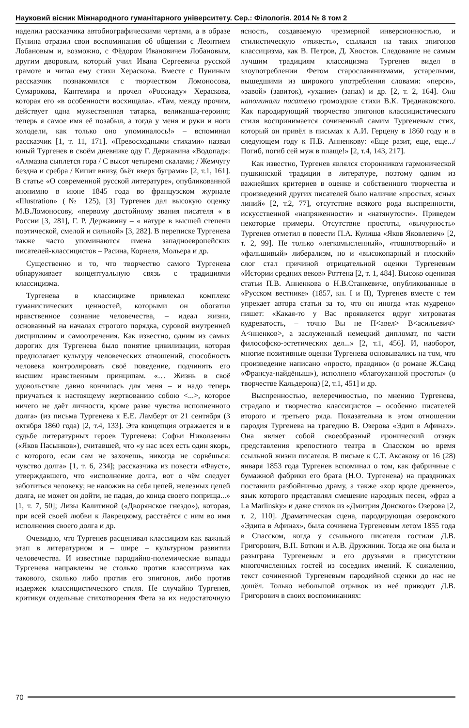Науковий вісник Міжнародного гуманітарного університету. Сер.: Філологія. 2014 № 8 том 2
наделил рассказчика автобиографическими чертами, а в образе Пунина отразил свои воспоминания об общении с Леонтием Лобановым и, возможно, с Фёдором Ивановичем Лобановым, другим дворовым, который учил Ивана Сергеевича русской грамоте и читал ему стихи Хераскова. Вместе с Пуниным рассказчик познакомился с творчеством Ломоносова, Сумарокова, Кантемира и прочел «Россиаду» Хераскова, которая его «в особенности восхищала». «Там, между прочим, действует одна мужественная татарка, великанша-героиня; теперь я самое имя её позабыл, а тогда у меня и руки и ноги холодели, как только оно упоминалось!» – вспоминал рассказчик [1, т. 11, 171]. «Превосходными стихами» назвал юный Тургенев в своём дневнике оду Г. Державина «Водопад»: «Алмазна сыплется гора / С высот четыремя скалами; / Жемчугу бездна и сребра / Кипит внизу, бьёт вверх буграми» [2, т.1, 161]. В статье «О современной русской литературе», опубликованной анонимно в июне 1845 года во французском журнале «Illustration» (№ 125), [3] Тургенев дал высокую оценку М.В.Ломоносову, «первому достойному звания писателя « в России [3, 281], Г. Р. Державину – « натуре в высшей степени поэтической, смелой и сильной» [3, 282]. В переписке Тургенева также часто упоминаются имена западноевропейских писателей-классицистов – Расина, Корнеля, Мольера и др.
Существенно и то, что творчество самого Тургенева обнаруживает концептуальную связь с традициями классицизма.
Тургенева в классицизме привлекал комплекс гуманистических ценностей, которыми он обогатил нравственное сознание человечества, – идеал жизни, основанный на началах строгого порядка, суровой внутренней дисциплины и самоотречения. Как известно, одним из самых дорогих для Тургенева было понятие цивилизации, которая предполагает культуру человеческих отношений, способность человека контролировать своё поведение, подчинять его высшим нравственным принципам. «… Жизнь в своё удовольствие давно кончилась для меня – и надо теперь приучаться к настоящему жертвованию собою <...>, которое ничего не даёт личности, кроме разве чувства исполненного долга» (из письма Тургенева к Е.Е. Ламберт от 21 сентября (3 октября 1860 года) [2, т.4, 133]. Эта концепция отражается и в судьбе литературных героев Тургенева: Софьи Николаевны («Яков Пасынков»), считавшей, что «у нас всех есть один якорь, с которого, если сам не захочешь, никогда не сорвёшься: чувство долга» [1, т. 6, 234]; рассказчика из повести «Фауст», утверждавшего, что «исполнение долга, вот о чём следует заботиться человеку; не наложив на себя цепей, железных цепей долга, не может он дойти, не падая, до конца своего поприща...» [1, т. 7, 50]; Лизы Калитиной («Дворянское гнездо»), которая, при всей своей любви к Лаврецкому, расстаётся с ним во имя исполнения своего долга и др.
Очевидно, что Тургенев расценивал классицизм как важный этап в литературном и – шире – культурном развитии человечества. И известные пародийно-полемические выпады Тургенева направлены не столько против классицизма как такового, сколько либо против его эпигонов, либо против издержек классицистического стиля. Не случайно Тургенев, критикуя отдельные стихотворения Фета за их недостаточную ясность, создаваемую чрезмерной инверсионностью, и стилистическую «тяжесть», ссылался на таких эпигонов классицизма, как В. Петров, Д. Хвостов. Следование не самым лучшим традициям классицизма Тургенев видел в злоупотреблении Фетом старославянизмами, устарелыми, вышедшими из широкого употребления словами: «перси», «завой» (завиток), «ухание» (запах) и др. [2, т. 2, 164]. Они напоминали писателю громоздкие стихи В.К. Тредиаковского. Как пародирующий творчество эпигонов классицистического стиля воспринимается сочиненный самим Тургеневым стих, который он привёл в письмах к А.И. Герцену в 1860 году и в следующем году к П.В. Анненкову: «Еще разит, еще, еще.../ Погиб, погиб сей муж в плаще!» [2, т.4, 143, 217].
Как известно, Тургенев являлся сторонником гармонической пушкинской традиции в литературе, поэтому одним из важнейших критериев в оценке и собственного творчества и произведений других писателей было наличие «простых, ясных линий» [2, т.2, 77], отсутствие всякого рода выспренности, искусственной «напряженности» и «натянутости». Приведем некоторые примеры. Отсутствие простоты, «вычурность» Тургенев отметил в повести П.А. Кулиша «Яков Яковлевич» [2, т. 2, 99]. Не только «легкомысленный», «тошнотворный» и «фальшивый» либерализм, но и «высокопарный и плоский» слог стал причиной отрицательной оценки Тургеневым «Истории средних веков» Роттена [2, т. 1, 484]. Высоко оценивая статьи П.В. Анненкова о Н.В.Станкевиче, опубликованные в «Русском вестнике» (1857, кн. I и II), Тургенев вместе с тем упрекает автора статьи за то, что он иногда «так мудрено» пишет: «Какая-то у Вас проявляется вдруг хитроватая кудреватость, – точно Вы не П<авел> В<асильевич> А<нненков>, а заслуженный немецкий дипломат, по части философско-эстетических дел...» [2, т.1, 456]. И, наоборот, многие позитивные оценки Тургенева основывались на том, что произведение написано «просто, правдиво» (о романе Ж.Санд «Франсуа-найдёныш»), исполнено «благоуханной простоты» (о творчестве Кальдерона) [2, т.1, 451] и др.
Выспренностью, велеречивостью, по мнению Тургенева, страдало и творчество классицистов – особенно писателей второго и третьего ряда. Показательна в этом отношении пародия Тургенева на трагедию В. Озерова «Эдип в Афинах». Она являет собой своеобразный иронический отзвук представления крепостного театра в Спасском во время ссыльной жизни писателя. В письме к С.Т. Аксакову от 16 (28) января 1853 года Тургенев вспоминал о том, как фабричные с бумажной фабрики его брата (Н.О. Тургенева) на праздниках поставили разбойничью драму, а также «хор вроде древнего», язык которого представлял смешение народных песен, «фраз а La Marlinsky» и даже стихов из «Дмитрия Донского» Озерова [2, т. 2, 110]. Драматическая сцена, пародирующая озеровского «Эдипа в Афинах», была сочинена Тургеневым летом 1855 года в Спасском, когда у ссыльного писателя гостили Д.В. Григорович, В.П. Боткин и А.В. Дружинин. Тогда же она была и разыграна Тургеневым и его друзьями в присутствии многочисленных гостей из соседних имений. К сожалению, текст сочиненной Тургеневым пародийной сценки до нас не дошёл. Только небольшой отрывок из неё приводит Д.В. Григорович в своих воспоминаниях:
70